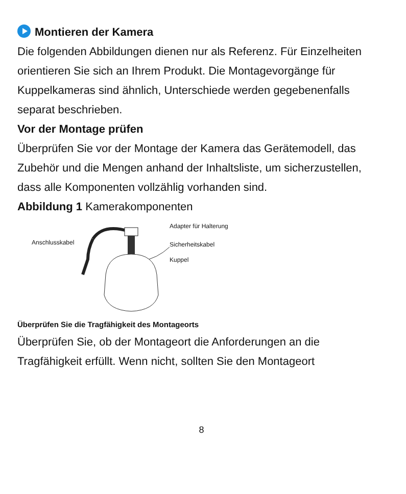Montieren der Kamera
Die folgenden Abbildungen dienen nur als Referenz. Für Einzelheiten orientieren Sie sich an Ihrem Produkt. Die Montagevorgänge für Kuppelkameras sind ähnlich, Unterschiede werden gegebenenfalls separat beschrieben.
Vor der Montage prüfen
Überprüfen Sie vor der Montage der Kamera das Gerätemodell, das Zubehör und die Mengen anhand der Inhaltsliste, um sicherzustellen, dass alle Komponenten vollzählig vorhanden sind.
Abbildung 1 Kamerakomponenten
Anschlusskabel
Adapter für Halterung
Sicherheitskabel
Kuppel
Überprüfen Sie die Tragfähigkeit des Montageorts
Überprüfen Sie, ob der Montageort die Anforderungen an die Tragfähigkeit erfüllt. Wenn nicht, sollten Sie den Montageort
8